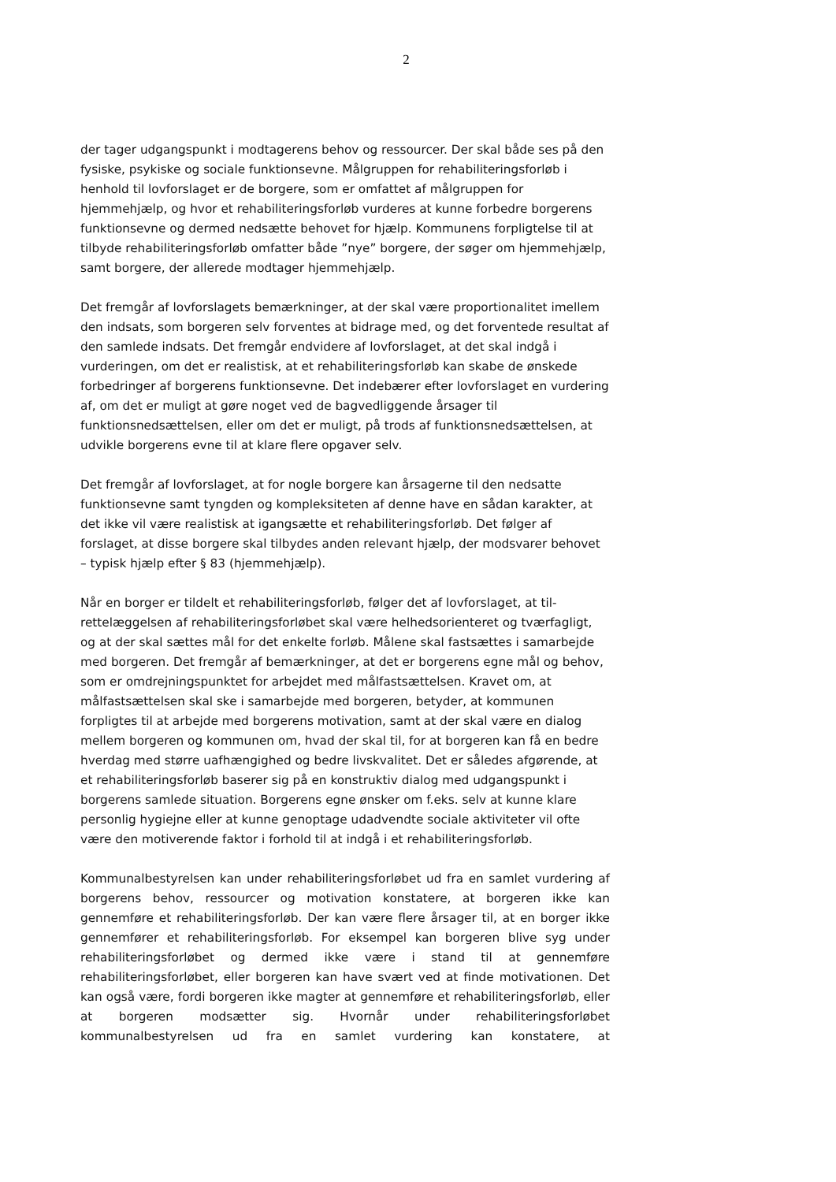2
der tager udgangspunkt i modtagerens behov og ressourcer. Der skal både ses på den fysiske, psykiske og sociale funktionsevne. Målgruppen for rehabilite­ringsforløb i henhold til lovforslaget er de borgere, som er omfattet af målgrup­pen for hjemmehjælp, og hvor et rehabiliteringsforløb vurderes at kunne forbed­re borgerens funktionsevne og dermed nedsætte behovet for hjælp. Kommunens forpligtelse til at tilbyde rehabiliteringsforløb omfatter både ”nye” borgere, der søger om hjemmehjælp, samt borgere, der allerede modtager hjemmehjælp.
Det fremgår af lovforslagets bemærkninger, at der skal være proportionalitet imellem den indsats, som borgeren selv forventes at bidrage med, og det forven­tede resultat af den samlede indsats. Det fremgår endvidere af lovforslaget, at det skal indgå i vurderingen, om det er realistisk, at et rehabiliteringsforløb kan skabe de ønskede forbedringer af borgerens funktionsevne. Det indebærer efter lovforslaget en vurdering af, om det er muligt at gøre noget ved de bagvedlig­gende årsager til funktionsnedsættelsen, eller om det er muligt, på trods af funktionsnedsættelsen, at udvikle borgerens evne til at klare flere opgaver selv.
Det fremgår af lovforslaget, at for nogle borgere kan årsagerne til den nedsatte funktionsevne samt tyngden og kompleksiteten af denne have en sådan karak­ter, at det ikke vil være realistisk at igangsætte et rehabiliteringsforløb. Det føl­ger af forslaget, at disse borgere skal tilbydes anden relevant hjælp, der modsva­rer behovet – typisk hjælp efter § 83 (hjemmehjælp).
Når en borger er tildelt et rehabiliteringsforløb, følger det af lovforslaget, at til­rettelæggelsen af rehabiliteringsforløbet skal være helhedsorienteret og tværfag­ligt, og at der skal sættes mål for det enkelte forløb. Målene skal fastsættes i samarbejde med borgeren. Det fremgår af bemærkninger, at det er borgerens egne mål og behov, som er omdrejningspunktet for arbejdet med målfastsættel­sen. Kravet om, at målfastsættelsen skal ske i samarbejde med borgeren, bety­der, at kommunen forpligtes til at arbejde med borgerens motivation, samt at der skal være en dialog mellem borgeren og kommunen om, hvad der skal til, for at borgeren kan få en bedre hverdag med større uafhængighed og bedre livskvalitet. Det er således afgørende, at et rehabiliteringsforløb baserer sig på en konstruktiv dialog med udgangspunkt i borgerens samlede situation. Borge­rens egne ønsker om f.eks. selv at kunne klare personlig hygiejne eller at kunne genoptage udadvendte sociale aktiviteter vil ofte være den motiverende faktor i forhold til at indgå i et rehabiliteringsforløb.
Kommunalbestyrelsen kan under rehabiliteringsforløbet ud fra en samlet vurde­ring af borgerens behov, ressourcer og motivation konstatere, at borgeren ikke kan gennemføre et rehabiliteringsforløb. Der kan være flere årsager til, at en borger ikke gennemfører et rehabiliteringsforløb. For eksempel kan borgeren blive syg under rehabiliteringsforløbet og dermed ikke være i stand til at gen­nemføre rehabiliteringsforløbet, eller borgeren kan have svært ved at finde moti­vationen. Det kan også være, fordi borgeren ikke magter at gennemføre et reha­biliteringsforløb, eller at borgeren modsætter sig. Hvornår under rehabiliterings­forløbet kommunalbestyrelsen ud fra en samlet vurdering kan konstatere, at